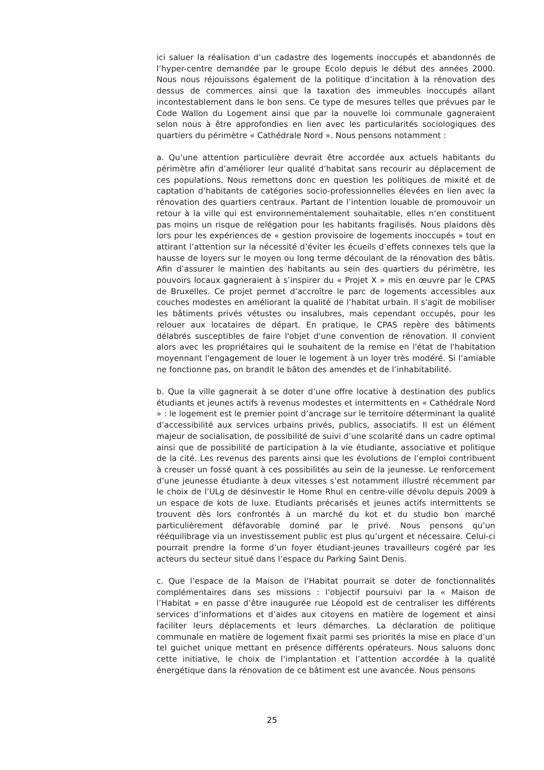ici saluer la réalisation d’un cadastre des logements inoccupés et abandonnés de l’hyper-centre demandée par le groupe Ecolo depuis le début des années 2000. Nous nous réjouissons également de la politique d’incitation à la rénovation des dessus de commerces ainsi que la taxation des immeubles inoccupés allant incontestablement dans le bon sens. Ce type de mesures telles que prévues par le Code Wallon du Logement ainsi que par la nouvelle loi communale gagneraient selon nous à être approfondies en lien avec les particularités sociologiques des quartiers du périmètre « Cathédrale Nord ». Nous pensons notamment :
a. Qu’une attention particulière devrait être accordée aux actuels habitants du périmètre afin d’améliorer leur qualité d’habitat sans recourir au déplacement de ces populations. Nous remettons donc en question les politiques de mixité et de captation d’habitants de catégories socio-professionnelles élevées en lien avec la rénovation des quartiers centraux. Partant de l’intention louable de promouvoir un retour à la ville qui est environnementalement souhaitable, elles n’en constituent pas moins un risque de relégation pour les habitants fragilisés. Nous plaidons dès lors pour les expériences de « gestion provisoire de logements inoccupés » tout en attirant l’attention sur la nécessité d’éviter les écueils d’effets connexes tels que la hausse de loyers sur le moyen ou long terme découlant de la rénovation des bâtis. Afin d’assurer le maintien des habitants au sein des quartiers du périmètre, les pouvoirs locaux gagneraient à s’inspirer du « Projet X » mis en œuvre par le CPAS de Bruxelles. Ce projet permet d’accroître le parc de logements accessibles aux couches modestes en améliorant la qualité de l’habitat urbain. Il s'agit de mobiliser les bâtiments privés vétustes ou insalubres, mais cependant occupés, pour les relouer aux locataires de départ. En pratique, le CPAS repère des bâtiments délabrés susceptibles de faire l'objet d'une convention de rénovation. Il convient alors avec les propriétaires qui le souhaitent de la remise en l'état de l'habitation moyennant l'engagement de louer le logement à un loyer très modéré. Si l’amiable ne fonctionne pas, on brandit le bâton des amendes et de l’inhabitabilité.
b. Que la ville gagnerait à se doter d’une offre locative à destination des publics étudiants et jeunes actifs à revenus modestes et intermittents en « Cathédrale Nord » : le logement est le premier point d’ancrage sur le territoire déterminant la qualité d’accessibilité aux services urbains privés, publics, associatifs. Il est un élément majeur de socialisation, de possibilité de suivi d’une scolarité dans un cadre optimal ainsi que de possibilité de participation à la vie étudiante, associative et politique de la cité. Les revenus des parents ainsi que les évolutions de l’emploi contribuent à creuser un fossé quant à ces possibilités au sein de la jeunesse. Le renforcement d’une jeunesse étudiante à deux vitesses s’est notamment illustré récemment par le choix de l’ULg de désinvestir le Home Rhul en centre-ville dévolu depuis 2009 à un espace de kots de luxe. Etudiants précarisés et jeunes actifs intermittents se trouvent dès lors confrontés à un marché du kot et du studio bon marché particulièrement défavorable dominé par le privé. Nous pensons qu’un rééquilibrage via un investissement public est plus qu’urgent et nécessaire. Celui-ci pourrait prendre la forme d’un foyer étudiant-jeunes travailleurs cogéré par les acteurs du secteur situé dans l’espace du Parking Saint Denis.
c. Que l’espace de la Maison de l’Habitat pourrait se doter de fonctionnalités complémentaires dans ses missions : l’objectif poursuivi par la « Maison de l’Habitat » en passe d’être inaugurée rue Léopold est de centraliser les différents services d’informations et d’aides aux citoyens en matière de logement et ainsi faciliter leurs déplacements et leurs démarches. La déclaration de politique communale en matière de logement fixait parmi ses priorités la mise en place d’un tel guichet unique mettant en présence différents opérateurs. Nous saluons donc cette initiative, le choix de l’implantation et l’attention accordée à la qualité énergétique dans la rénovation de ce bâtiment est une avancée. Nous pensons
25